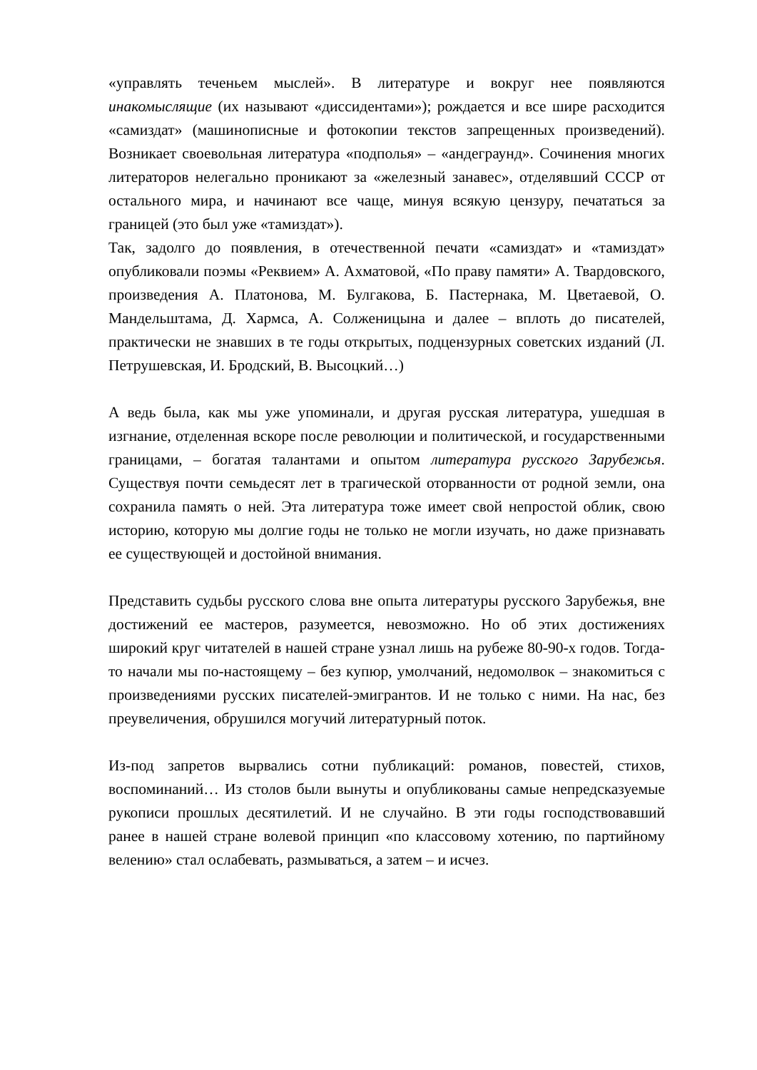«управлять теченьем мыслей». В литературе и вокруг нее появляются инакомыслящие (их называют «диссидентами»); рождается и все шире расходится «самиздат» (машинописные и фотокопии текстов запрещенных произведений). Возникает своевольная литература «подполья» – «андеграунд». Сочинения многих литераторов нелегально проникают за «железный занавес», отделявший СССР от остального мира, и начинают все чаще, минуя всякую цензуру, печататься за границей (это был уже «тамиздат»).
Так, задолго до появления, в отечественной печати «самиздат» и «тамиздат» опубликовали поэмы «Реквием» А. Ахматовой, «По праву памяти» А. Твардовского, произведения А. Платонова, М. Булгакова, Б. Пастернака, М. Цветаевой, О. Мандельштама, Д. Хармса, А. Солженицына и далее – вплоть до писателей, практически не знавших в те годы открытых, подцензурных советских изданий (Л. Петрушевская, И. Бродский, В. Высоцкий…)
А ведь была, как мы уже упоминали, и другая русская литература, ушедшая в изгнание, отделенная вскоре после революции и политической, и государственными границами, – богатая талантами и опытом литература русского Зарубежья. Существуя почти семьдесят лет в трагической оторванности от родной земли, она сохранила память о ней. Эта литература тоже имеет свой непростой облик, свою историю, которую мы долгие годы не только не могли изучать, но даже признавать ее существующей и достойной внимания.
Представить судьбы русского слова вне опыта литературы русского Зарубежья, вне достижений ее мастеров, разумеется, невозможно. Но об этих достижениях широкий круг читателей в нашей стране узнал лишь на рубеже 80-90-х годов. Тогда-то начали мы по-настоящему – без купюр, умолчаний, недомолвок – знакомиться с произведениями русских писателей-эмигрантов. И не только с ними. На нас, без преувеличения, обрушился могучий литературный поток.
Из-под запретов вырвались сотни публикаций: романов, повестей, стихов, воспоминаний… Из столов были вынуты и опубликованы самые непредсказуемые рукописи прошлых десятилетий. И не случайно. В эти годы господствовавший ранее в нашей стране волевой принцип «по классовому хотению, по партийному велению» стал ослабевать, размываться, а затем – и исчез.